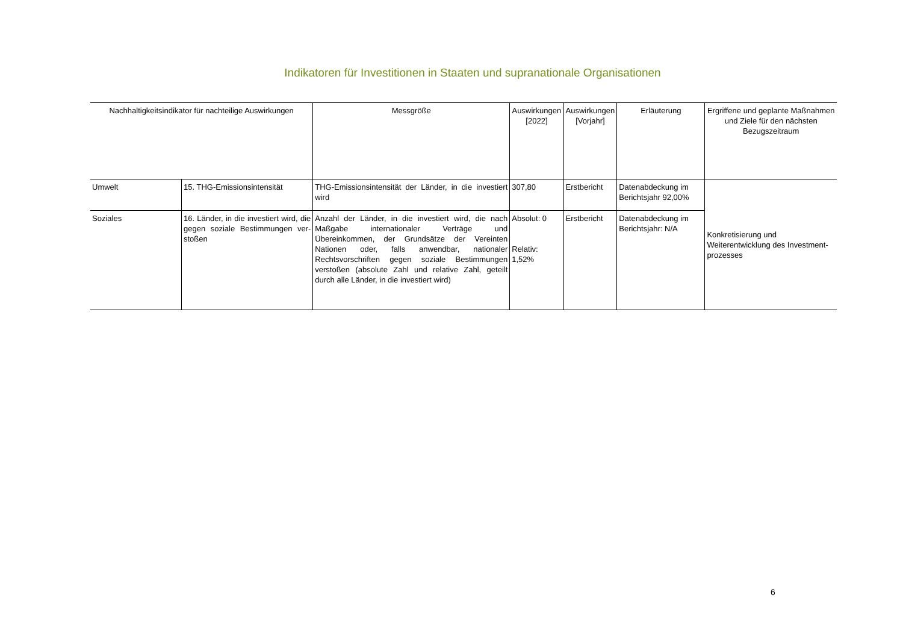Indikatoren für Investitionen in Staaten und supranationale Organisationen
| Nachhaltigkeitsindikator für nachteilige Auswirkungen | | Messgröße | Auswirkungen [2022] | Auswirkungen [Vorjahr] | Erläuterung | Ergriffene und geplante Maßnahmen und Ziele für den nächsten Bezugszeitraum |
| --- | --- | --- | --- | --- | --- | --- |
| Umwelt | 15. THG-Emissionsintensität | THG-Emissionsintensität der Länder, in die investiert wird | 307,80 | Erstbericht | Datenabdeckung im Berichtsjahr 92,00% | Konkretisierung und Weiterentwicklung des Investment-prozesses |
| Soziales | 16. Länder, in die investiert wird, die gegen soziale Bestimmungen ver-stoßen | Anzahl der Länder, in die investiert wird, die nach Maßgabe internationaler Verträge und Übereinkommen, der Grundsätze der Vereinten Nationen oder, falls anwendbar, nationaler Rechtsvorschriften gegen soziale Bestimmungen verstoßen (absolute Zahl und relative Zahl, geteilt durch alle Länder, in die investiert wird) | Absolut: 0 Relativ: 1,52% | Erstbericht | Datenabdeckung im Berichtsjahr: N/A | |
6